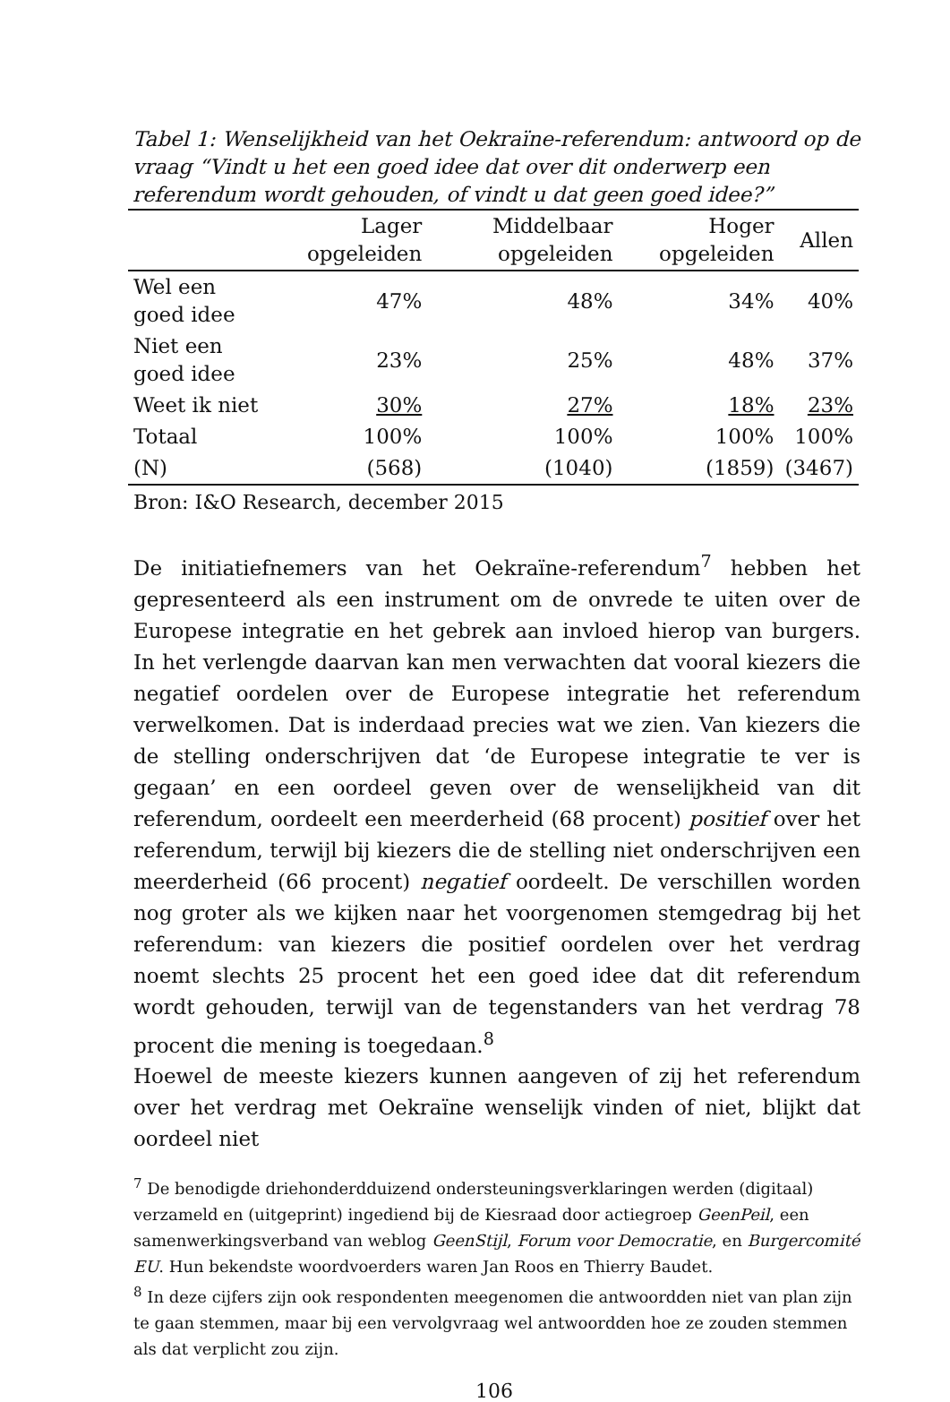Tabel 1: Wenselijkheid van het Oekraïne-referendum: antwoord op de vraag “Vindt u het een goed idee dat over dit onderwerp een referendum wordt gehouden, of vindt u dat geen goed idee?”
| | Lager opgeleiden | Middelbaar opgeleiden | Hoger opgeleiden | Allen |
| --- | --- | --- | --- | --- |
| Wel een goed idee | 47% | 48% | 34% | 40% |
| Niet een goed idee | 23% | 25% | 48% | 37% |
| Weet ik niet | 30% | 27% | 18% | 23% |
| Totaal | 100% | 100% | 100% | 100% |
| (N) | (568) | (1040) | (1859) | (3467) |
Bron: I&O Research, december 2015
De initiatiefnemers van het Oekraïne-referendum<sup>7</sup> hebben het gepresenteerd als een instrument om de onvrede te uiten over de Europese integratie en het gebrek aan invloed hierop van burgers. In het verlengde daarvan kan men verwachten dat vooral kiezers die negatief oordelen over de Europese integratie het referendum verwelkomen. Dat is inderdaad precies wat we zien. Van kiezers die de stelling onderschrijven dat ‘de Europese integratie te ver is gegaan’ en een oordeel geven over de wenselijkheid van dit referendum, oordeelt een meerderheid (68 procent) positief over het referendum, terwijl bij kiezers die de stelling niet onderschrijven een meerderheid (66 procent) negatief oordeelt. De verschillen worden nog groter als we kijken naar het voorgenomen stemgedrag bij het referendum: van kiezers die positief oordelen over het verdrag noemt slechts 25 procent het een goed idee dat dit referendum wordt gehouden, terwijl van de tegenstanders van het verdrag 78 procent die mening is toegedaan.<sup>8</sup>
Hoewel de meeste kiezers kunnen aangeven of zij het referendum over het verdrag met Oekraïne wenselijk vinden of niet, blijkt dat oordeel niet
<sup>7</sup> De benodigde driehonderdduizend ondersteuningsverklaringen werden (digitaal) verzameld en (uitgeprint) ingediend bij de Kiesraad door actiegroep GeenPeil, een samenwerkingsverband van weblog GeenStijl, Forum voor Democratie, en Burgercomité EU. Hun bekendste woordvoerders waren Jan Roos en Thierry Baudet.
<sup>8</sup> In deze cijfers zijn ook respondenten meegenomen die antwoordden niet van plan zijn te gaan stemmen, maar bij een vervolgvraag wel antwoordden hoe ze zouden stemmen als dat verplicht zou zijn.
106